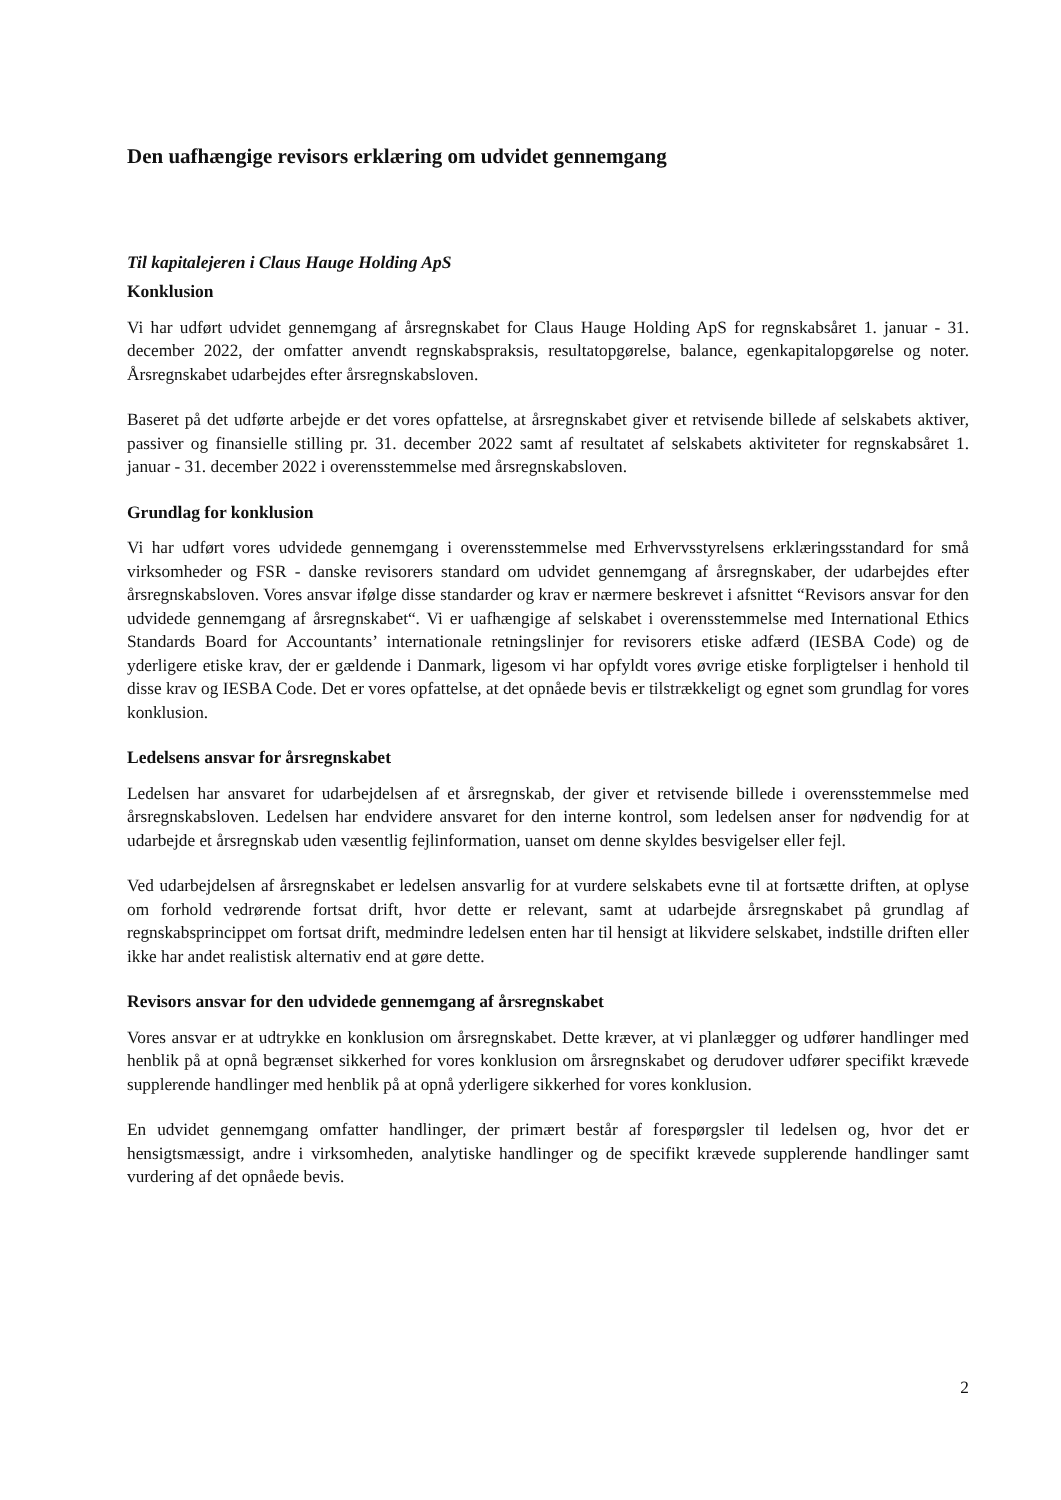Den uafhængige revisors erklæring om udvidet gennemgang
Til kapitalejeren i Claus Hauge Holding ApS
Konklusion
Vi har udført udvidet gennemgang af årsregnskabet for Claus Hauge Holding ApS for regnskabsåret 1. januar - 31. december 2022, der omfatter anvendt regnskabspraksis, resultatopgørelse, balance, egenkapitalopgørelse og noter. Årsregnskabet udarbejdes efter årsregnskabsloven.
Baseret på det udførte arbejde er det vores opfattelse, at årsregnskabet giver et retvisende billede af selskabets aktiver, passiver og finansielle stilling pr. 31. december 2022 samt af resultatet af selskabets aktiviteter for regnskabsåret 1. januar - 31. december 2022 i overensstemmelse med årsregnskabsloven.
Grundlag for konklusion
Vi har udført vores udvidede gennemgang i overensstemmelse med Erhvervsstyrelsens erklæringsstandard for små virksomheder og FSR - danske revisorers standard om udvidet gennemgang af årsregnskaber, der udarbejdes efter årsregnskabsloven. Vores ansvar ifølge disse standarder og krav er nærmere beskrevet i afsnittet “Revisors ansvar for den udvidede gennemgang af årsregnskabet“. Vi er uafhængige af selskabet i overensstemmelse med International Ethics Standards Board for Accountants’ internationale retningslinjer for revisorers etiske adfærd (IESBA Code) og de yderligere etiske krav, der er gældende i Danmark, ligesom vi har opfyldt vores øvrige etiske forpligtelser i henhold til disse krav og IESBA Code. Det er vores opfattelse, at det opnåede bevis er tilstrækkeligt og egnet som grundlag for vores konklusion.
Ledelsens ansvar for årsregnskabet
Ledelsen har ansvaret for udarbejdelsen af et årsregnskab, der giver et retvisende billede i overensstemmelse med årsregnskabsloven. Ledelsen har endvidere ansvaret for den interne kontrol, som ledelsen anser for nødvendig for at udarbejde et årsregnskab uden væsentlig fejlinformation, uanset om denne skyldes besvigelser eller fejl.
Ved udarbejdelsen af årsregnskabet er ledelsen ansvarlig for at vurdere selskabets evne til at fortsætte driften, at oplyse om forhold vedrørende fortsat drift, hvor dette er relevant, samt at udarbejde årsregnskabet på grundlag af regnskabsprincippet om fortsat drift, medmindre ledelsen enten har til hensigt at likvidere selskabet, indstille driften eller ikke har andet realistisk alternativ end at gøre dette.
Revisors ansvar for den udvidede gennemgang af årsregnskabet
Vores ansvar er at udtrykke en konklusion om årsregnskabet. Dette kræver, at vi planlægger og udfører handlinger med henblik på at opnå begrænset sikkerhed for vores konklusion om årsregnskabet og derudover udfører specifikt krævede supplerende handlinger med henblik på at opnå yderligere sikkerhed for vores konklusion.
En udvidet gennemgang omfatter handlinger, der primært består af forespørgsler til ledelsen og, hvor det er hensigtsmæssigt, andre i virksomheden, analytiske handlinger og de specifikt krævede supplerende handlinger samt vurdering af det opnåede bevis.
2